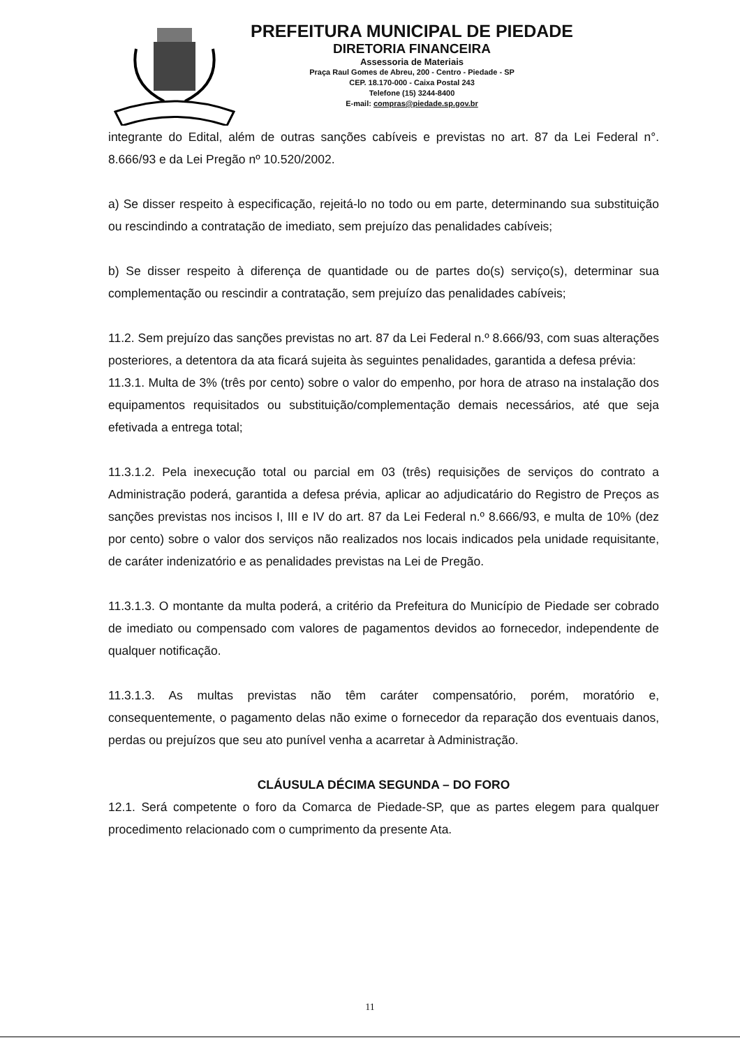PREFEITURA MUNICIPAL DE PIEDADE
DIRETORIA FINANCEIRA
Assessoria de Materiais
Praça Raul Gomes de Abreu, 200 - Centro - Piedade - SP
CEP. 18.170-000 - Caixa Postal 243
Telefone (15) 3244-8400
E-mail: compras@piedade.sp.gov.br
integrante do Edital, além de outras sanções cabíveis e previstas no art. 87 da Lei Federal n°. 8.666/93 e da Lei Pregão nº 10.520/2002.
a) Se disser respeito à especificação, rejeitá-lo no todo ou em parte, determinando sua substituição ou rescindindo a contratação de imediato, sem prejuízo das penalidades cabíveis;
b) Se disser respeito à diferença de quantidade ou de partes do(s) serviço(s), determinar sua complementação ou rescindir a contratação, sem prejuízo das penalidades cabíveis;
11.2. Sem prejuízo das sanções previstas no art. 87 da Lei Federal n.º 8.666/93, com suas alterações posteriores, a detentora da ata ficará sujeita às seguintes penalidades, garantida a defesa prévia:
11.3.1. Multa de 3% (três por cento) sobre o valor do empenho, por hora de atraso na instalação dos equipamentos requisitados ou substituição/complementação demais necessários, até que seja efetivada a entrega total;
11.3.1.2. Pela inexecução total ou parcial em 03 (três) requisições de serviços do contrato a Administração poderá, garantida a defesa prévia, aplicar ao adjudicatário do Registro de Preços as sanções previstas nos incisos I, III e IV do art. 87 da Lei Federal n.º 8.666/93, e multa de 10% (dez por cento) sobre o valor dos serviços não realizados nos locais indicados pela unidade requisitante, de caráter indenizatório e as penalidades previstas na Lei de Pregão.
11.3.1.3. O montante da multa poderá, a critério da Prefeitura do Município de Piedade ser cobrado de imediato ou compensado com valores de pagamentos devidos ao fornecedor, independente de qualquer notificação.
11.3.1.3. As multas previstas não têm caráter compensatório, porém, moratório e, consequentemente, o pagamento delas não exime o fornecedor da reparação dos eventuais danos, perdas ou prejuízos que seu ato punível venha a acarretar à Administração.
CLÁUSULA DÉCIMA SEGUNDA – DO FORO
12.1. Será competente o foro da Comarca de Piedade-SP, que as partes elegem para qualquer procedimento relacionado com o cumprimento da presente Ata.
11